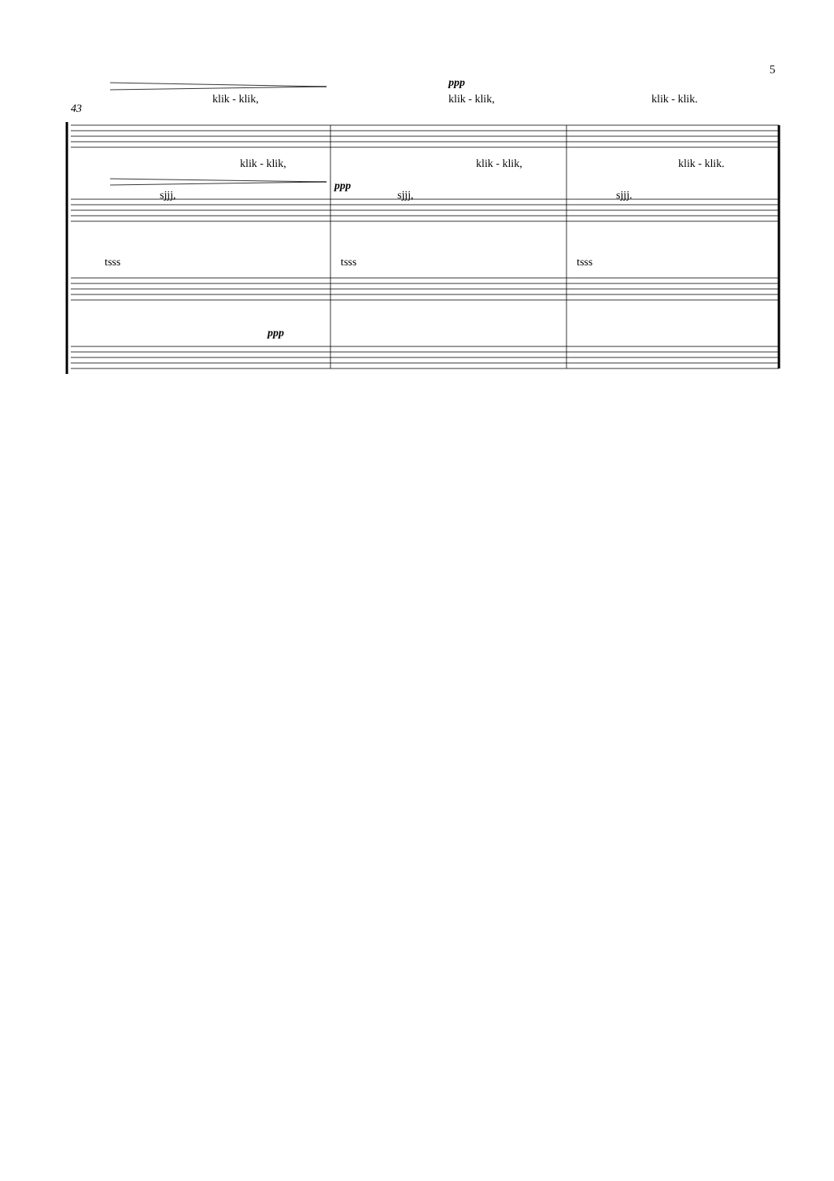5
43
klik - klik,
ppp
klik - klik, klik - klik.
klik - klik, klik - klik, klik - klik.
ppp
sjjj, sjjj, sjjj.
tsss tsss tsss
ppp